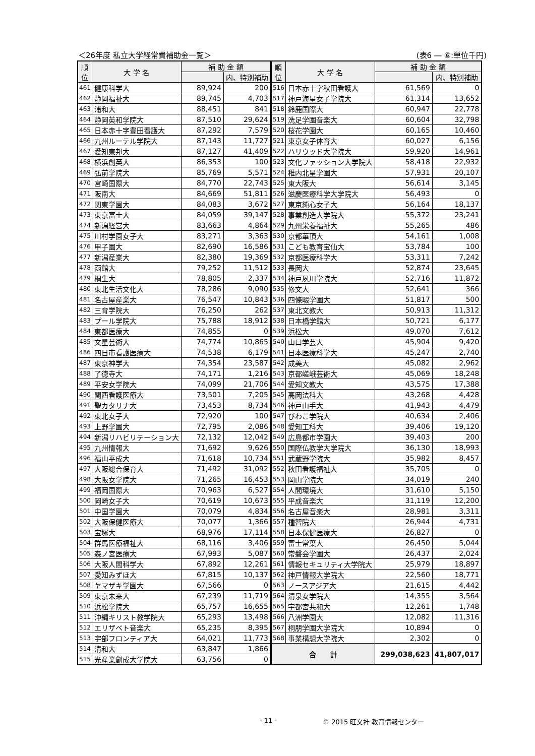＜26年度 私立大学経常費補助金一覧＞ (表6 ― ⑥:単位千円)
| 順 位 | 大 学 名 | 補 助 金 額 | | 順 位 | 大 学 名 | 補 助 金 額 | |
| --- | --- | --- | --- | --- | --- | --- | --- |
| | | | 内、特別補助 | | | | 内、特別補助 |
| 461 | 健康科学大 | 89,924 | 200 | 516 | 日本赤十字秋田看護大 | 61,569 | 0 |
| 462 | 静岡福祉大 | 89,745 | 4,703 | 517 | 神戸海星女子学院大 | 61,314 | 13,652 |
| 463 | 浦和大 | 88,451 | 841 | 518 | 鈴鹿国際大 | 60,947 | 22,778 |
| 464 | 静岡英和学院大 | 87,510 | 29,624 | 519 | 洗足学園音楽大 | 60,604 | 32,798 |
| 465 | 日本赤十字豊田看護大 | 87,292 | 7,579 | 520 | 桜花学園大 | 60,165 | 10,460 |
| 466 | 九州ルーテル学院大 | 87,143 | 11,727 | 521 | 東京女子体育大 | 60,027 | 6,156 |
| 467 | 愛知東邦大 | 87,127 | 41,409 | 522 | ハリウッド大学院大 | 59,920 | 14,961 |
| 468 | 横浜創英大 | 86,353 | 100 | 523 | 文化ファッション大学院大 | 58,418 | 22,932 |
| 469 | 弘前学院大 | 85,769 | 5,571 | 524 | 稚内北星学園大 | 57,931 | 20,107 |
| 470 | 宮崎国際大 | 84,770 | 22,743 | 525 | 東大阪大 | 56,614 | 3,145 |
| 471 | 阪南大 | 84,669 | 51,811 | 526 | 滋慶医療科学大学院大 | 56,493 | 0 |
| 472 | 関東学園大 | 84,083 | 3,672 | 527 | 東京純心女子大 | 56,164 | 18,137 |
| 473 | 東京富士大 | 84,059 | 39,147 | 528 | 事業創造大学院大 | 55,372 | 23,241 |
| 474 | 新潟経営大 | 83,663 | 4,864 | 529 | 九州栄養福祉大 | 55,265 | 486 |
| 475 | 川村学園女子大 | 83,271 | 3,363 | 530 | 京都華頂大 | 54,161 | 1,008 |
| 476 | 甲子園大 | 82,690 | 16,586 | 531 | こども教育宝仙大 | 53,784 | 100 |
| 477 | 新潟産業大 | 82,380 | 19,369 | 532 | 京都医療科学大 | 53,311 | 7,242 |
| 478 | 函館大 | 79,252 | 11,512 | 533 | 長岡大 | 52,874 | 23,645 |
| 479 | 桐生大 | 78,805 | 2,337 | 534 | 神戸夙川学院大 | 52,716 | 11,872 |
| 480 | 東北生活文化大 | 78,286 | 9,090 | 535 | 修文大 | 52,641 | 366 |
| 481 | 名古屋産業大 | 76,547 | 10,843 | 536 | 四條畷学園大 | 51,817 | 500 |
| 482 | 三育学院大 | 76,250 | 262 | 537 | 東北文教大 | 50,913 | 11,312 |
| 483 | プール学院大 | 75,788 | 18,912 | 538 | 日本橋学館大 | 50,721 | 6,177 |
| 484 | 東都医療大 | 74,855 | 0 | 539 | 浜松大 | 49,070 | 7,612 |
| 485 | 文星芸術大 | 74,774 | 10,865 | 540 | 山口学芸大 | 45,904 | 9,420 |
| 486 | 四日市看護医療大 | 74,538 | 6,179 | 541 | 日本医療科学大 | 45,247 | 2,740 |
| 487 | 東京神学大 | 74,354 | 23,587 | 542 | 成美大 | 45,082 | 2,962 |
| 488 | 了徳寺大 | 74,171 | 1,216 | 543 | 京都嵯峨芸術大 | 45,069 | 18,248 |
| 489 | 平安女学院大 | 74,099 | 21,706 | 544 | 愛知文教大 | 43,575 | 17,388 |
| 490 | 関西看護医療大 | 73,501 | 7,205 | 545 | 高岡法科大 | 43,268 | 4,428 |
| 491 | 聖カタリナ大 | 73,453 | 8,734 | 546 | 神戸山手大 | 41,943 | 4,479 |
| 492 | 東北女子大 | 72,920 | 100 | 547 | びわこ学院大 | 40,634 | 2,406 |
| 493 | 上野学園大 | 72,795 | 2,086 | 548 | 愛知工科大 | 39,406 | 19,120 |
| 494 | 新潟リハビリテーション大 | 72,132 | 12,042 | 549 | 広島都市学園大 | 39,403 | 200 |
| 495 | 九州情報大 | 71,692 | 9,626 | 550 | 国際仏教学大学院大 | 36,130 | 18,993 |
| 496 | 福山平成大 | 71,618 | 10,734 | 551 | 武蔵野学院大 | 35,982 | 8,457 |
| 497 | 大阪総合保育大 | 71,492 | 31,092 | 552 | 秋田看護福祉大 | 35,705 | 0 |
| 498 | 大阪女学院大 | 71,265 | 16,453 | 553 | 岡山学院大 | 34,019 | 240 |
| 499 | 福岡国際大 | 70,963 | 6,527 | 554 | 人間環境大 | 31,610 | 5,150 |
| 500 | 岡崎女子大 | 70,619 | 10,673 | 555 | 平成音楽大 | 31,119 | 12,200 |
| 501 | 中国学園大 | 70,079 | 4,834 | 556 | 名古屋音楽大 | 28,981 | 3,311 |
| 502 | 大阪保健医療大 | 70,077 | 1,366 | 557 | 種智院大 | 26,944 | 4,731 |
| 503 | 宝塚大 | 68,976 | 17,114 | 558 | 日本保健医療大 | 26,827 | 0 |
| 504 | 群馬医療福祉大 | 68,116 | 3,406 | 559 | 富士常葉大 | 26,450 | 5,044 |
| 505 | 森ノ宮医療大 | 67,993 | 5,087 | 560 | 常磐会学園大 | 26,437 | 2,024 |
| 506 | 大阪人間科学大 | 67,892 | 12,261 | 561 | 情報セキュリティ大学院大 | 25,979 | 18,897 |
| 507 | 愛知みずほ大 | 67,815 | 10,137 | 562 | 神戸情報大学院大 | 22,560 | 18,771 |
| 508 | ヤマザキ学園大 | 67,566 | 0 | 563 | ノースアジア大 | 21,615 | 4,442 |
| 509 | 東京未来大 | 67,239 | 11,719 | 564 | 清泉女学院大 | 14,355 | 3,564 |
| 510 | 浜松学院大 | 65,757 | 16,655 | 565 | 宇都宮共和大 | 12,261 | 1,748 |
| 511 | 沖縄キリスト教学院大 | 65,293 | 13,498 | 566 | 八洲学園大 | 12,082 | 11,316 |
| 512 | エリザベト音楽大 | 65,235 | 8,395 | 567 | 桐朋学園大学院大 | 10,894 | 0 |
| 513 | 宇部フロンティア大 | 64,021 | 11,773 | 568 | 事業構想大学院大 | 2,302 | 0 |
| 514 | 清和大 | 63,847 | 1,866 | 合 計 | | 299,038,623 | 41,807,017 |
| 515 | 光産業創成大学院大 | 63,756 | 0 | | | | |
- 11 - © 2015 旺文社 教育情報センター